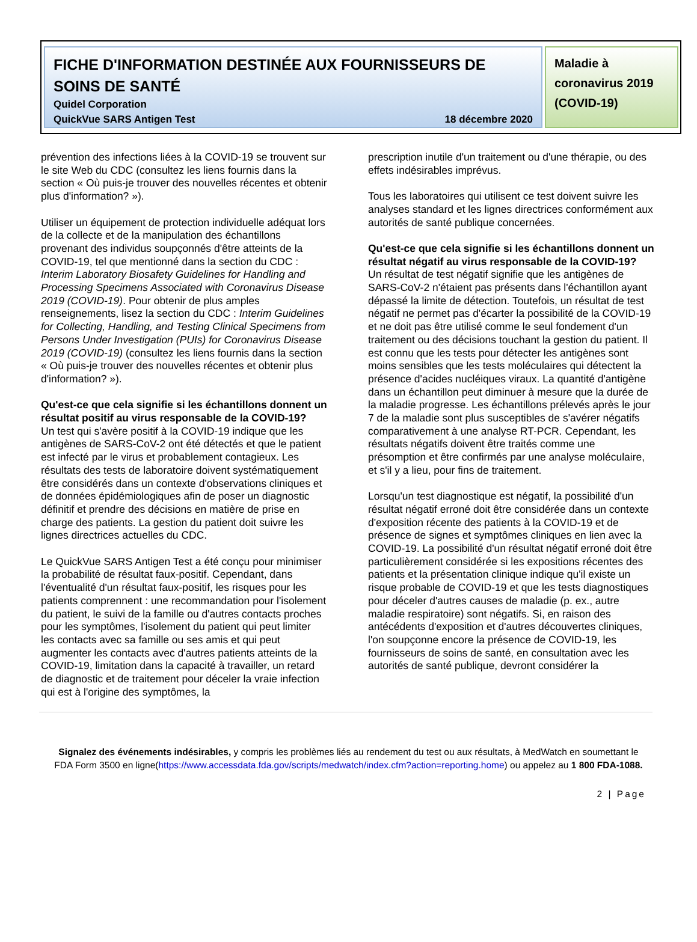FICHE D'INFORMATION DESTINÉE AUX FOURNISSEURS DE SOINS DE SANTÉ
Quidel Corporation
QuickVue SARS Antigen Test 18 décembre 2020
Maladie à coronavirus 2019 (COVID-19)
prévention des infections liées à la COVID-19 se trouvent sur le site Web du CDC (consultez les liens fournis dans la section « Où puis-je trouver des nouvelles récentes et obtenir plus d'information? »).
Utiliser un équipement de protection individuelle adéquat lors de la collecte et de la manipulation des échantillons provenant des individus soupçonnés d'être atteints de la COVID-19, tel que mentionné dans la section du CDC : Interim Laboratory Biosafety Guidelines for Handling and Processing Specimens Associated with Coronavirus Disease 2019 (COVID-19). Pour obtenir de plus amples renseignements, lisez la section du CDC : Interim Guidelines for Collecting, Handling, and Testing Clinical Specimens from Persons Under Investigation (PUIs) for Coronavirus Disease 2019 (COVID-19) (consultez les liens fournis dans la section « Où puis-je trouver des nouvelles récentes et obtenir plus d'information? »).
Qu'est-ce que cela signifie si les échantillons donnent un résultat positif au virus responsable de la COVID-19?
Un test qui s'avère positif à la COVID-19 indique que les antigènes de SARS-CoV-2 ont été détectés et que le patient est infecté par le virus et probablement contagieux. Les résultats des tests de laboratoire doivent systématiquement être considérés dans un contexte d'observations cliniques et de données épidémiologiques afin de poser un diagnostic définitif et prendre des décisions en matière de prise en charge des patients. La gestion du patient doit suivre les lignes directrices actuelles du CDC.
Le QuickVue SARS Antigen Test a été conçu pour minimiser la probabilité de résultat faux-positif. Cependant, dans l'éventualité d'un résultat faux-positif, les risques pour les patients comprennent : une recommandation pour l'isolement du patient, le suivi de la famille ou d'autres contacts proches pour les symptômes, l'isolement du patient qui peut limiter les contacts avec sa famille ou ses amis et qui peut augmenter les contacts avec d'autres patients atteints de la COVID-19, limitation dans la capacité à travailler, un retard de diagnostic et de traitement pour déceler la vraie infection qui est à l'origine des symptômes, la
prescription inutile d'un traitement ou d'une thérapie, ou des effets indésirables imprévus.
Tous les laboratoires qui utilisent ce test doivent suivre les analyses standard et les lignes directrices conformément aux autorités de santé publique concernées.
Qu'est-ce que cela signifie si les échantillons donnent un résultat négatif au virus responsable de la COVID-19?
Un résultat de test négatif signifie que les antigènes de SARS-CoV-2 n'étaient pas présents dans l'échantillon ayant dépassé la limite de détection. Toutefois, un résultat de test négatif ne permet pas d'écarter la possibilité de la COVID-19 et ne doit pas être utilisé comme le seul fondement d'un traitement ou des décisions touchant la gestion du patient. Il est connu que les tests pour détecter les antigènes sont moins sensibles que les tests moléculaires qui détectent la présence d'acides nucléiques viraux. La quantité d'antigène dans un échantillon peut diminuer à mesure que la durée de la maladie progresse. Les échantillons prélevés après le jour 7 de la maladie sont plus susceptibles de s'avérer négatifs comparativement à une analyse RT-PCR. Cependant, les résultats négatifs doivent être traités comme une présomption et être confirmés par une analyse moléculaire, et s'il y a lieu, pour fins de traitement.
Lorsqu'un test diagnostique est négatif, la possibilité d'un résultat négatif erroné doit être considérée dans un contexte d'exposition récente des patients à la COVID-19 et de présence de signes et symptômes cliniques en lien avec la COVID-19. La possibilité d'un résultat négatif erroné doit être particulièrement considérée si les expositions récentes des patients et la présentation clinique indique qu'il existe un risque probable de COVID-19 et que les tests diagnostiques pour déceler d'autres causes de maladie (p. ex., autre maladie respiratoire) sont négatifs. Si, en raison des antécédents d'exposition et d'autres découvertes cliniques, l'on soupçonne encore la présence de COVID-19, les fournisseurs de soins de santé, en consultation avec les autorités de santé publique, devront considérer la
Signalez des événements indésirables, y compris les problèmes liés au rendement du test ou aux résultats, à MedWatch en soumettant le FDA Form 3500 en ligne(https://www.accessdata.fda.gov/scripts/medwatch/index.cfm?action=reporting.home) ou appelez au 1 800 FDA-1088.
2 | Page